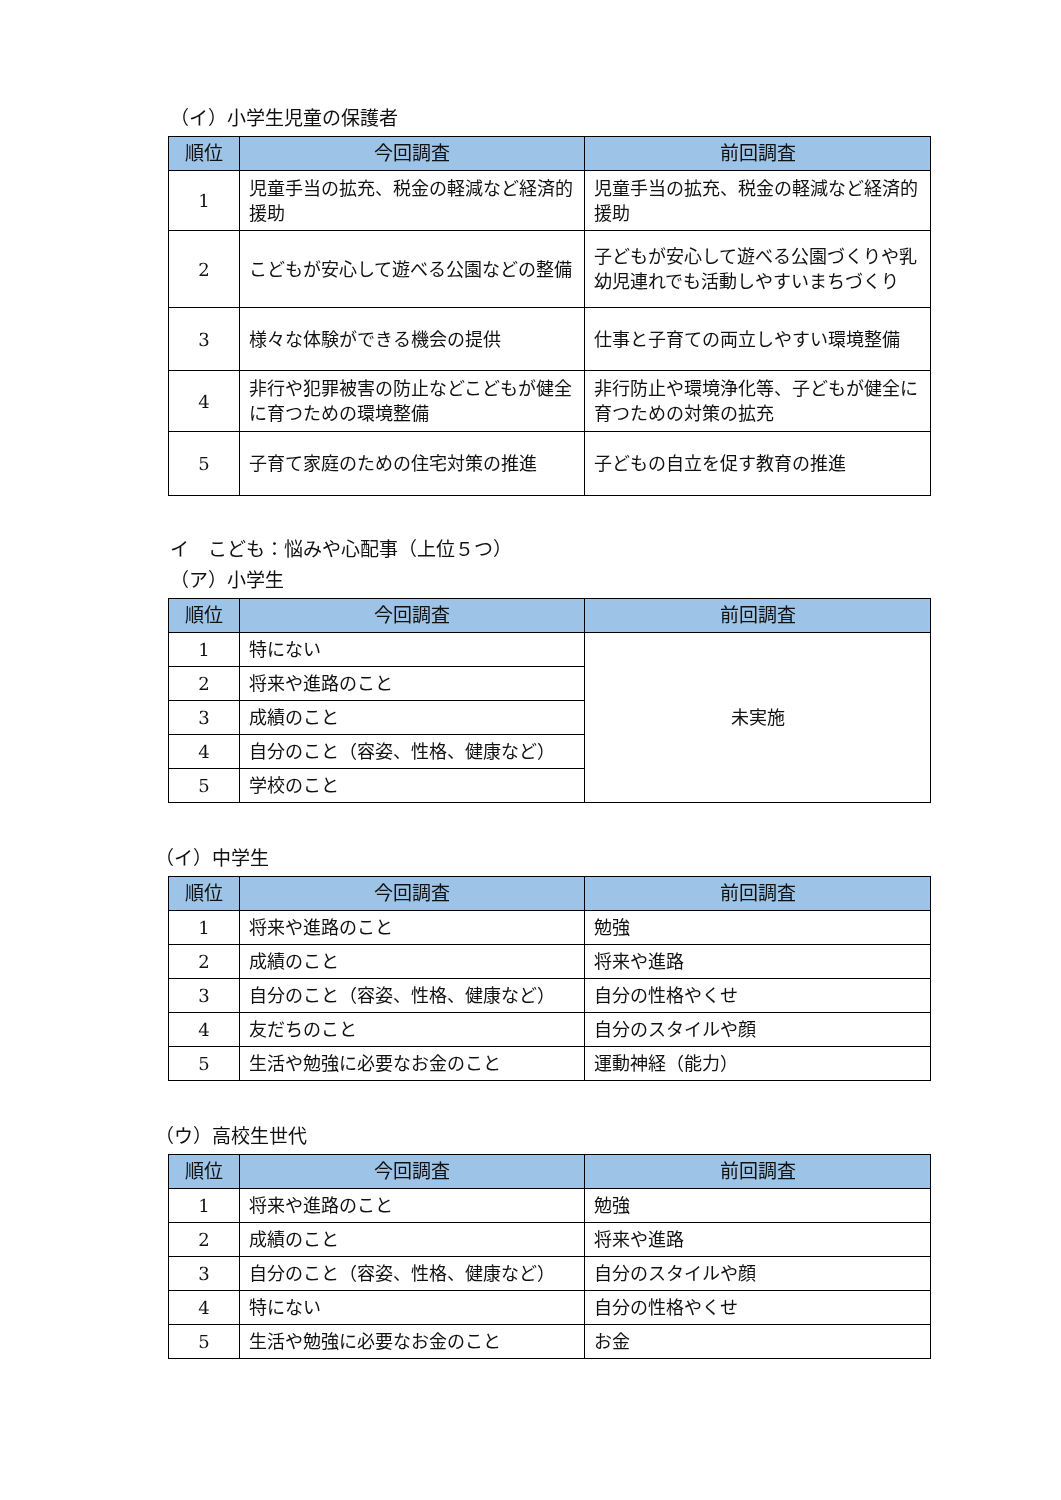（イ）小学生児童の保護者
| 順位 | 今回調査 | 前回調査 |
| --- | --- | --- |
| 1 | 児童手当の拡充、税金の軽減など経済的援助 | 児童手当の拡充、税金の軽減など経済的援助 |
| 2 | こどもが安心して遊べる公園などの整備 | 子どもが安心して遊べる公園づくりや乳幼児連れでも活動しやすいまちづくり |
| 3 | 様々な体験ができる機会の提供 | 仕事と子育ての両立しやすい環境整備 |
| 4 | 非行や犯罪被害の防止などこどもが健全に育つための環境整備 | 非行防止や環境浄化等、子どもが健全に育つための対策の拡充 |
| 5 | 子育て家庭のための住宅対策の推進 | 子どもの自立を促す教育の推進 |
イ　こども：悩みや心配事（上位５つ）
（ア）小学生
| 順位 | 今回調査 | 前回調査 |
| --- | --- | --- |
| 1 | 特にない | 未実施 |
| 2 | 将来や進路のこと | |
| 3 | 成績のこと | |
| 4 | 自分のこと（容姿、性格、健康など） | |
| 5 | 学校のこと | |
（イ）中学生
| 順位 | 今回調査 | 前回調査 |
| --- | --- | --- |
| 1 | 将来や進路のこと | 勉強 |
| 2 | 成績のこと | 将来や進路 |
| 3 | 自分のこと（容姿、性格、健康など） | 自分の性格やくせ |
| 4 | 友だちのこと | 自分のスタイルや顔 |
| 5 | 生活や勉強に必要なお金のこと | 運動神経（能力） |
（ウ）高校生世代
| 順位 | 今回調査 | 前回調査 |
| --- | --- | --- |
| 1 | 将来や進路のこと | 勉強 |
| 2 | 成績のこと | 将来や進路 |
| 3 | 自分のこと（容姿、性格、健康など） | 自分のスタイルや顔 |
| 4 | 特にない | 自分の性格やくせ |
| 5 | 生活や勉強に必要なお金のこと | お金 |